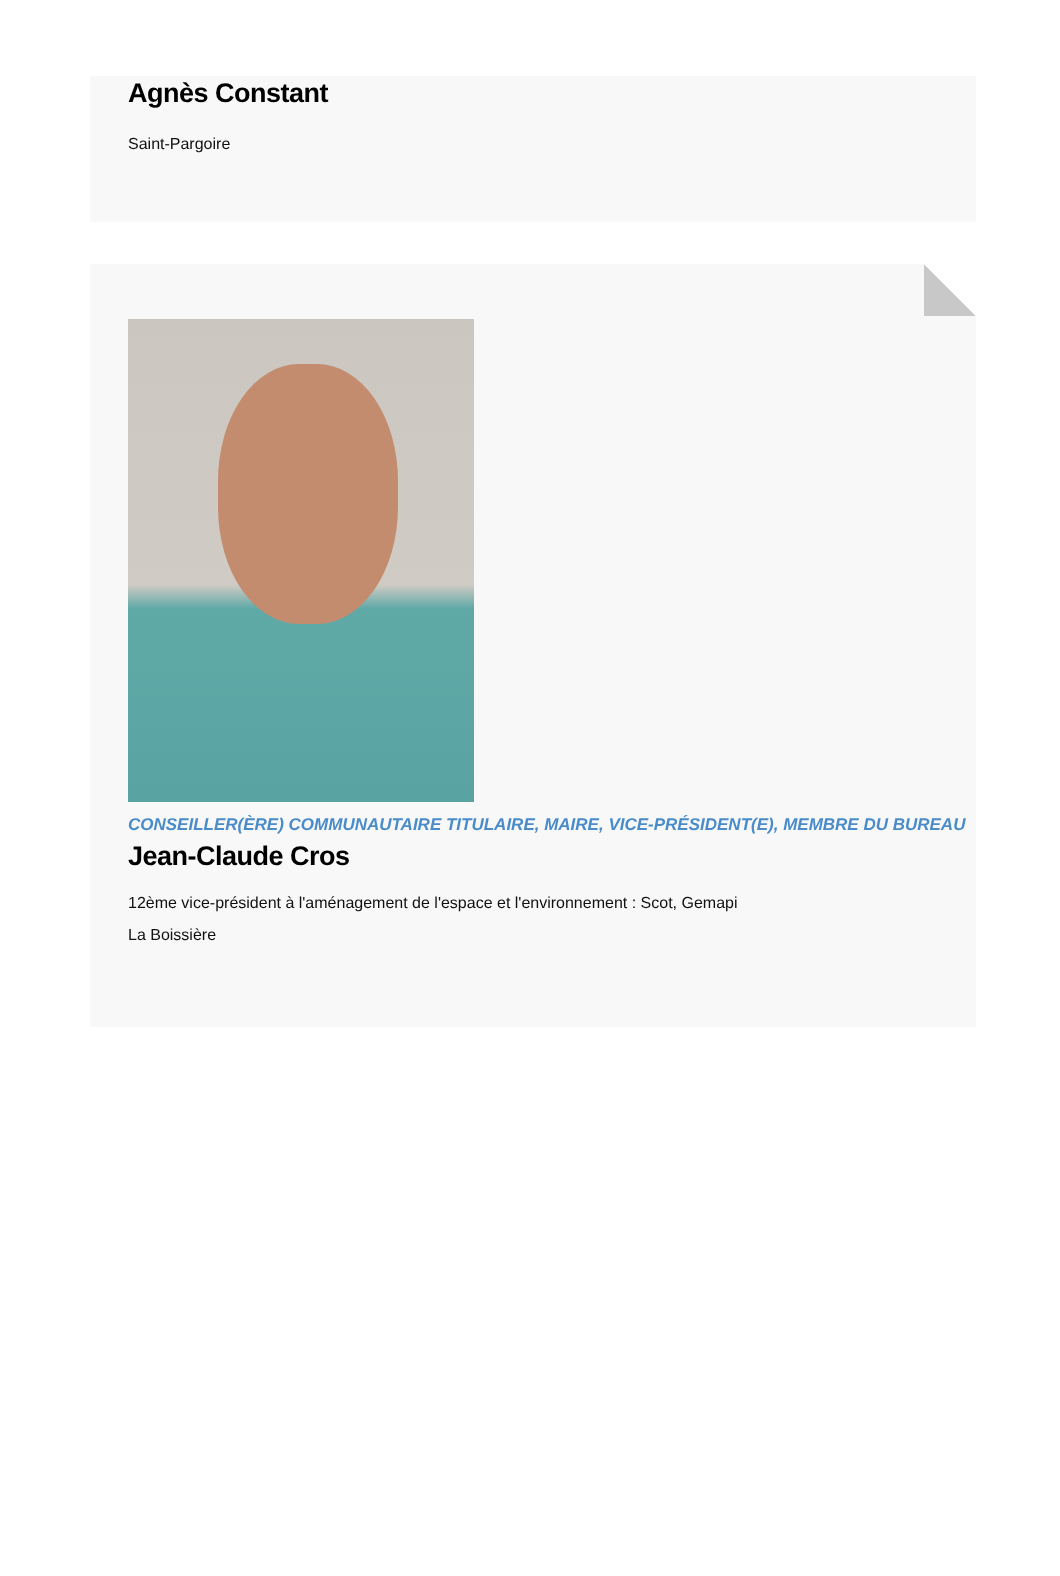Agnès Constant
Saint-Pargoire
CONSEILLER(ÈRE) COMMUNAUTAIRE TITULAIRE, MAIRE, VICE-PRÉSIDENT(E), MEMBRE DU BUREAU
Jean-Claude Cros
12ème vice-président à l'aménagement de l'espace et l'environnement : Scot, Gemapi
La Boissière